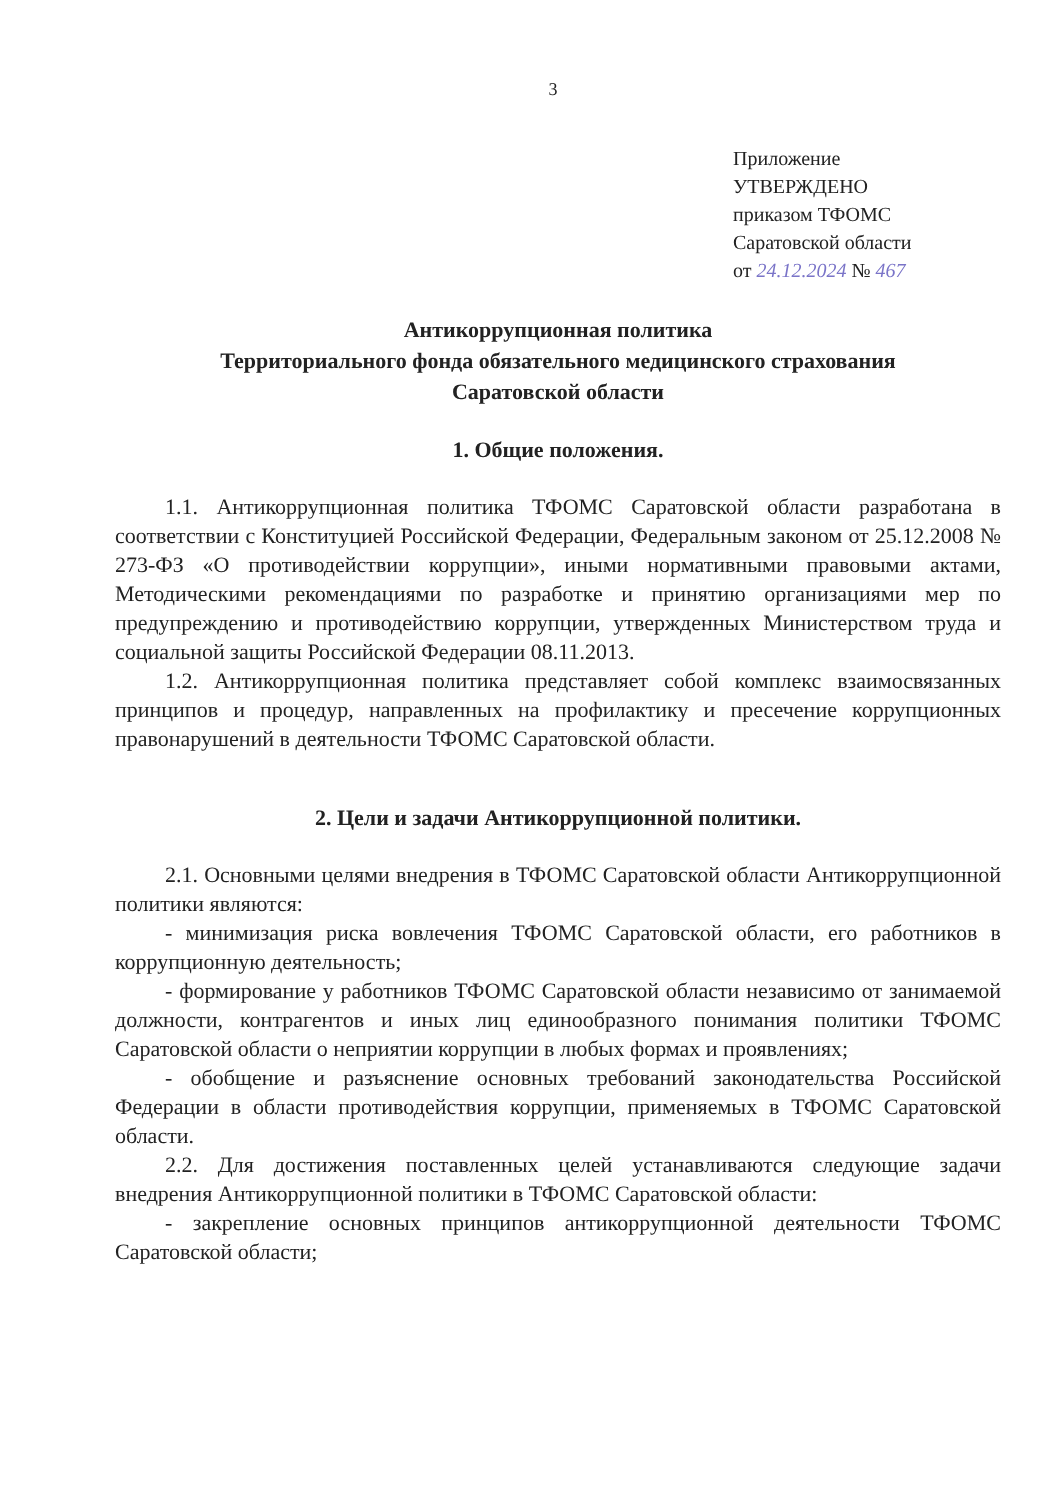3
Приложение
УТВЕРЖДЕНО
приказом ТФОМС
Саратовской области
от 24.12.2024 № 467
Антикоррупционная политика
Территориального фонда обязательного медицинского страхования
Саратовской области
1. Общие положения.
1.1. Антикоррупционная политика ТФОМС Саратовской области разработана в соответствии с Конституцией Российской Федерации, Федеральным законом от 25.12.2008 № 273-ФЗ «О противодействии коррупции», иными нормативными правовыми актами, Методическими рекомендациями по разработке и принятию организациями мер по предупреждению и противодействию коррупции, утвержденных Министерством труда и социальной защиты Российской Федерации 08.11.2013.
1.2. Антикоррупционная политика представляет собой комплекс взаимосвязанных принципов и процедур, направленных на профилактику и пресечение коррупционных правонарушений в деятельности ТФОМС Саратовской области.
2. Цели и задачи Антикоррупционной политики.
2.1. Основными целями внедрения в ТФОМС Саратовской области Антикоррупционной политики являются:
- минимизация риска вовлечения ТФОМС Саратовской области, его работников в коррупционную деятельность;
- формирование у работников ТФОМС Саратовской области независимо от занимаемой должности, контрагентов и иных лиц единообразного понимания политики ТФОМС Саратовской области о неприятии коррупции в любых формах и проявлениях;
- обобщение и разъяснение основных требований законодательства Российской Федерации в области противодействия коррупции, применяемых в ТФОМС Саратовской области.
2.2. Для достижения поставленных целей устанавливаются следующие задачи внедрения Антикоррупционной политики в ТФОМС Саратовской области:
- закрепление основных принципов антикоррупционной деятельности ТФОМС Саратовской области;